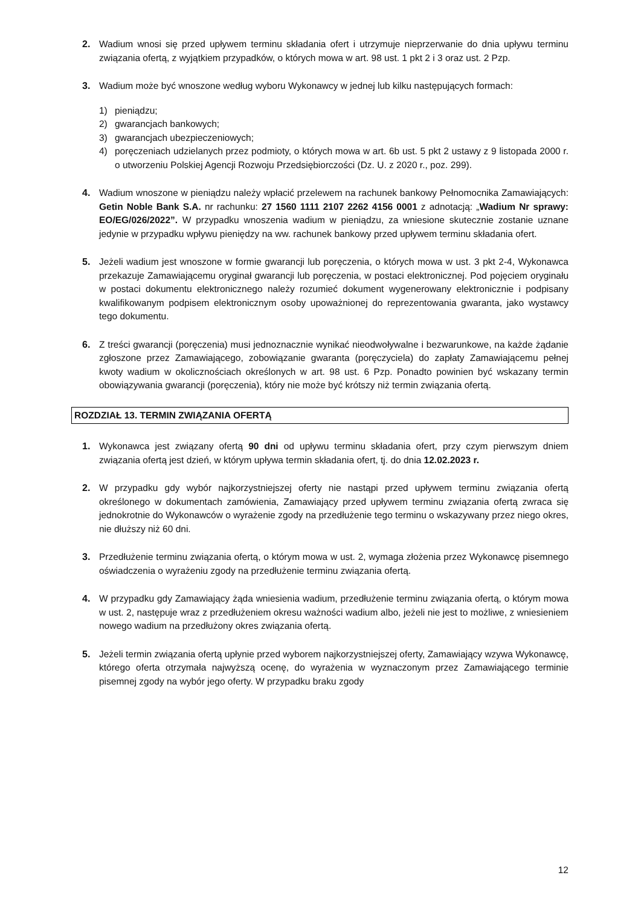2. Wadium wnosi się przed upływem terminu składania ofert i utrzymuje nieprzerwanie do dnia upływu terminu związania ofertą, z wyjątkiem przypadków, o których mowa w art. 98 ust. 1 pkt 2 i 3 oraz ust. 2 Pzp.
3. Wadium może być wnoszone według wyboru Wykonawcy w jednej lub kilku następujących formach:
1) pieniądzu;
2) gwarancjach bankowych;
3) gwarancjach ubezpieczeniowych;
4) poręczeniach udzielanych przez podmioty, o których mowa w art. 6b ust. 5 pkt 2 ustawy z 9 listopada 2000 r. o utworzeniu Polskiej Agencji Rozwoju Przedsiębiorczości (Dz. U. z 2020 r., poz. 299).
4. Wadium wnoszone w pieniądzu należy wpłacić przelewem na rachunek bankowy Pełnomocnika Zamawiających: Getin Noble Bank S.A. nr rachunku: 27 1560 1111 2107 2262 4156 0001 z adnotacją: „Wadium Nr sprawy: EO/EG/026/2022”. W przypadku wnoszenia wadium w pieniądzu, za wniesione skutecznie zostanie uznane jedynie w przypadku wpływu pieniędzy na ww. rachunek bankowy przed upływem terminu składania ofert.
5. Jeżeli wadium jest wnoszone w formie gwarancji lub poręczenia, o których mowa w ust. 3 pkt 2-4, Wykonawca przekazuje Zamawiającemu oryginał gwarancji lub poręczenia, w postaci elektronicznej. Pod pojęciem oryginału w postaci dokumentu elektronicznego należy rozumieć dokument wygenerowany elektronicznie i podpisany kwalifikowanym podpisem elektronicznym osoby upoważnionej do reprezentowania gwaranta, jako wystawcy tego dokumentu.
6. Z treści gwarancji (poręczenia) musi jednoznacznie wynikać nieodwoływalne i bezwarunkowe, na każde żądanie zgłoszone przez Zamawiającego, zobowiązanie gwaranta (poręczyciela) do zapłaty Zamawiającemu pełnej kwoty wadium w okolicznościach określonych w art. 98 ust. 6 Pzp. Ponadto powinien być wskazany termin obowiązywania gwarancji (poręczenia), który nie może być krótszy niż termin związania ofertą.
ROZDZIAŁ 13. TERMIN ZWIĄZANIA OFERTĄ
1. Wykonawca jest związany ofertą 90 dni od upływu terminu składania ofert, przy czym pierwszym dniem związania ofertą jest dzień, w którym upływa termin składania ofert, tj. do dnia 12.02.2023 r.
2. W przypadku gdy wybór najkorzystniejszej oferty nie nastąpi przed upływem terminu związania ofertą określonego w dokumentach zamówienia, Zamawiający przed upływem terminu związania ofertą zwraca się jednokrotnie do Wykonawców o wyrażenie zgody na przedłużenie tego terminu o wskazywany przez niego okres, nie dłuższy niż 60 dni.
3. Przedłużenie terminu związania ofertą, o którym mowa w ust. 2, wymaga złożenia przez Wykonawcę pisemnego oświadczenia o wyrażeniu zgody na przedłużenie terminu związania ofertą.
4. W przypadku gdy Zamawiający żąda wniesienia wadium, przedłużenie terminu związania ofertą, o którym mowa w ust. 2, następuje wraz z przedłużeniem okresu ważności wadium albo, jeżeli nie jest to możliwe, z wniesieniem nowego wadium na przedłużony okres związania ofertą.
5. Jeżeli termin związania ofertą upłynie przed wyborem najkorzystniejszej oferty, Zamawiający wzywa Wykonawcę, którego oferta otrzymała najwyższą ocenę, do wyrażenia w wyznaczonym przez Zamawiającego terminie pisemnej zgody na wybór jego oferty. W przypadku braku zgody
12